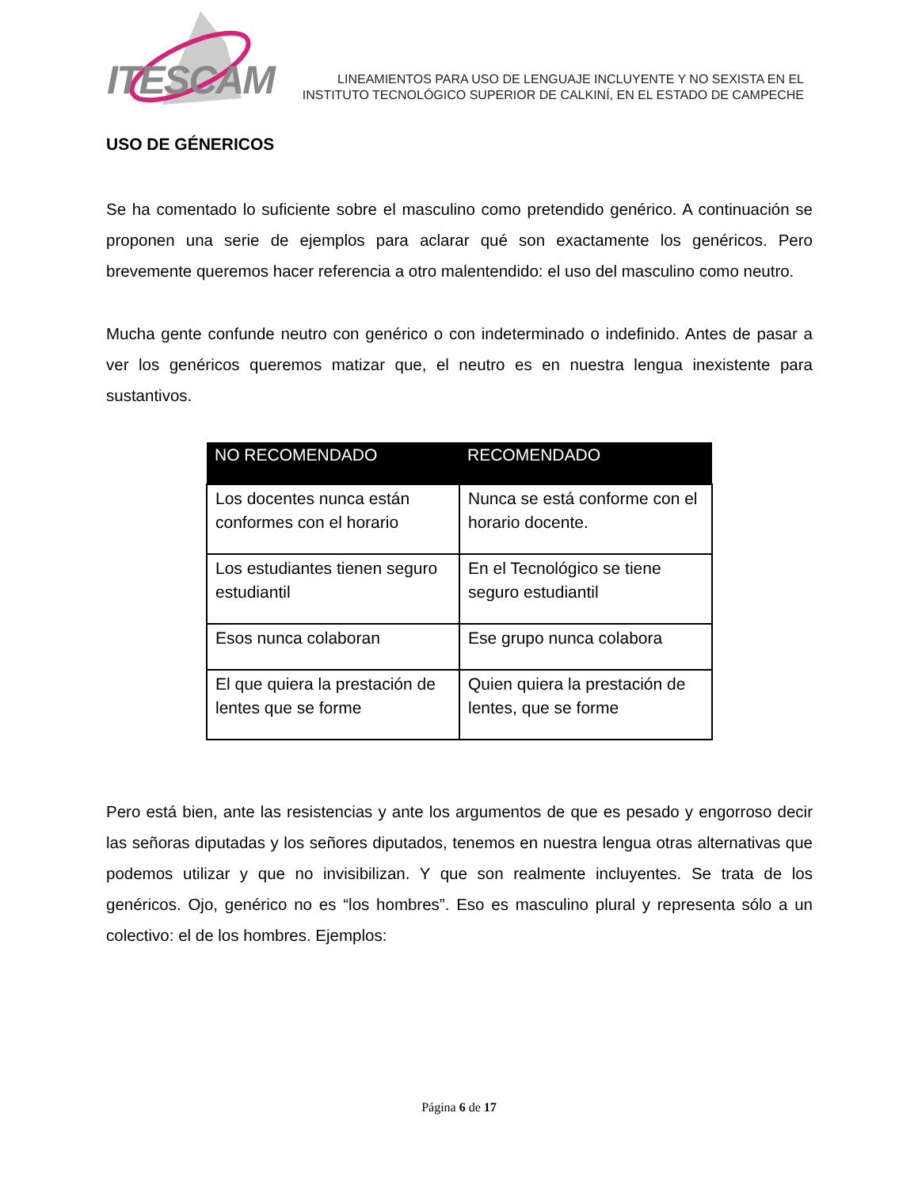ITESCAM
LINEAMIENTOS PARA USO DE LENGUAJE INCLUYENTE Y NO SEXISTA EN EL
INSTITUTO TECNOLÓGICO SUPERIOR DE CALKINÍ, EN EL ESTADO DE CAMPECHE
USO DE GÉNERICOS
Se ha comentado lo suficiente sobre el masculino como pretendido genérico. A continuación se proponen una serie de ejemplos para aclarar qué son exactamente los genéricos. Pero brevemente queremos hacer referencia a otro malentendido: el uso del masculino como neutro.
Mucha gente confunde neutro con genérico o con indeterminado o indefinido. Antes de pasar a ver los genéricos queremos matizar que, el neutro es en nuestra lengua inexistente para sustantivos.
| NO RECOMENDADO | RECOMENDADO |
| --- | --- |
| Los docentes nunca están conformes con el horario | Nunca se está conforme con el horario docente. |
| Los estudiantes tienen seguro estudiantil | En el Tecnológico se tiene seguro estudiantil |
| Esos nunca colaboran | Ese grupo nunca colabora |
| El que quiera la prestación de lentes que se forme | Quien quiera la prestación de lentes, que se forme |
Pero está bien, ante las resistencias y ante los argumentos de que es pesado y engorroso decir las señoras diputadas y los señores diputados, tenemos en nuestra lengua otras alternativas que podemos utilizar y que no invisibilizan. Y que son realmente incluyentes. Se trata de los genéricos. Ojo, genérico no es “los hombres”. Eso es masculino plural y representa sólo a un colectivo: el de los hombres. Ejemplos:
Página 6 de 17